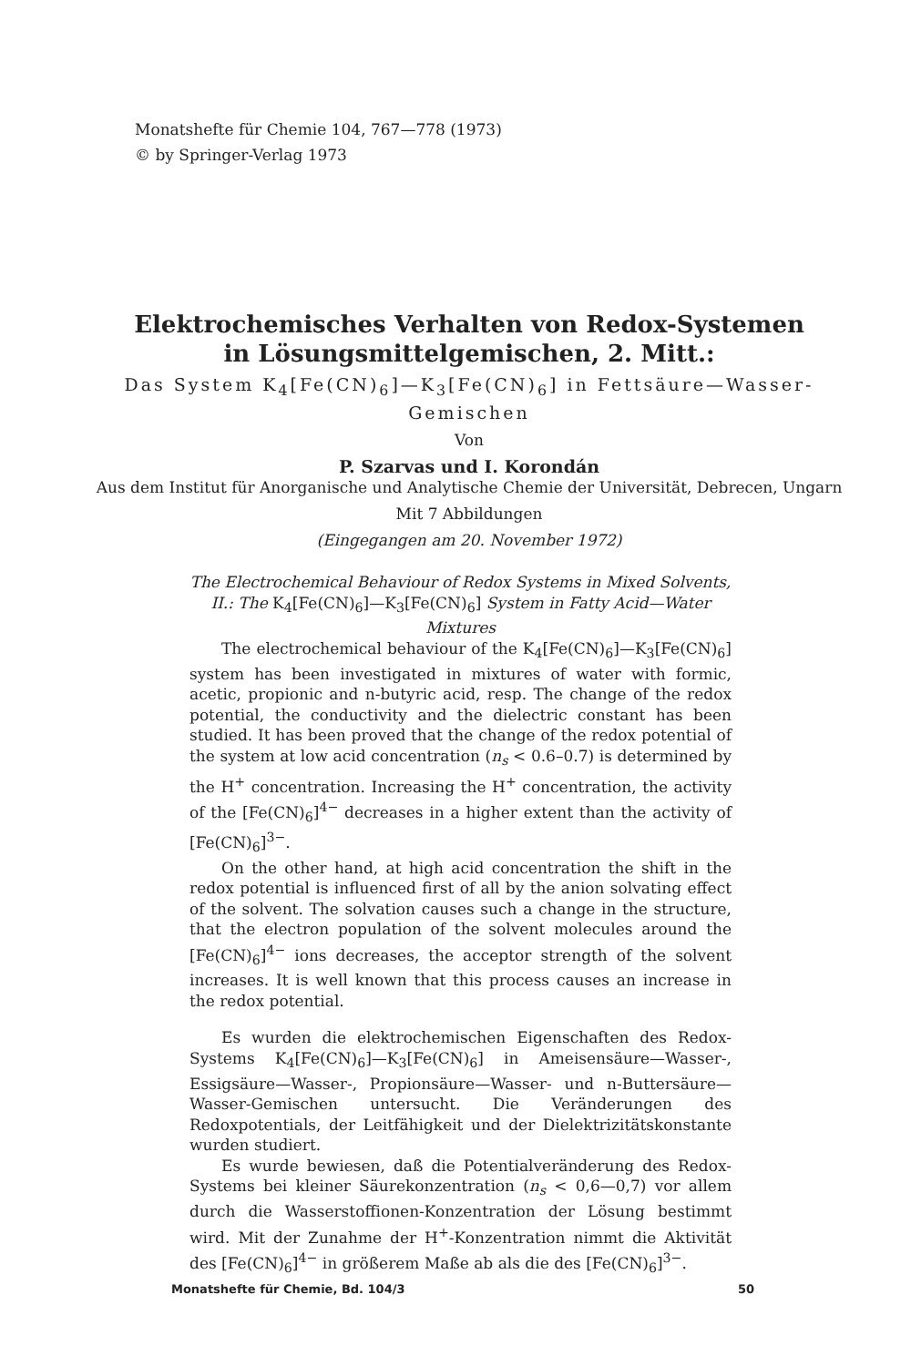Monatshefte für Chemie 104, 767—778 (1973)
© by Springer-Verlag 1973
Elektrochemisches Verhalten von Redox-Systemen
in Lösungsmittelgemischen, 2. Mitt.:
Das System K<sub>4</sub>[Fe(CN)<sub>6</sub>]—K<sub>3</sub>[Fe(CN)<sub>6</sub>] in Fettsäure—Wasser-Gemischen
Von
P. Szarvas und I. Korondán
Aus dem Institut für Anorganische und Analytische Chemie der Universität, Debrecen, Ungarn
Mit 7 Abbildungen
(Eingegangen am 20. November 1972)
The Electrochemical Behaviour of Redox Systems in Mixed Solvents, II.: The K<sub>4</sub>[Fe(CN)<sub>6</sub>]—K<sub>3</sub>[Fe(CN)<sub>6</sub>] System in Fatty Acid—Water Mixtures
The electrochemical behaviour of the K<sub>4</sub>[Fe(CN)<sub>6</sub>]—K<sub>3</sub>[Fe(CN)<sub>6</sub>] system has been investigated in mixtures of water with formic, acetic, propionic and n-butyric acid, resp. The change of the redox potential, the conductivity and the dielectric constant has been studied. It has been proved that the change of the redox potential of the system at low acid concentration (n<sub>s</sub> < 0.6–0.7) is determined by the H<sup>+</sup> concentration. Increasing the H<sup>+</sup> concentration, the activity of the [Fe(CN)<sub>6</sub>]<sup>4−</sup> decreases in a higher extent than the activity of [Fe(CN)<sub>6</sub>]<sup>3−</sup>.
On the other hand, at high acid concentration the shift in the redox potential is influenced first of all by the anion solvating effect of the solvent. The solvation causes such a change in the structure, that the electron population of the solvent molecules around the [Fe(CN)<sub>6</sub>]<sup>4−</sup> ions decreases, the acceptor strength of the solvent increases. It is well known that this process causes an increase in the redox potential.
Es wurden die elektrochemischen Eigenschaften des Redox-Systems K<sub>4</sub>[Fe(CN)<sub>6</sub>]—K<sub>3</sub>[Fe(CN)<sub>6</sub>] in Ameisensäure—Wasser-, Essigsäure—Wasser-, Propionsäure—Wasser- und n-Buttersäure—Wasser-Gemischen untersucht. Die Veränderungen des Redoxpotentials, der Leitfähigkeit und der Dielektrizitätskonstante wurden studiert.
Es wurde bewiesen, daß die Potentialveränderung des Redox-Systems bei kleiner Säurekonzentration (n<sub>s</sub> < 0,6—0,7) vor allem durch die Wasserstoffionen-Konzentration der Lösung bestimmt wird. Mit der Zunahme der H<sup>+</sup>-Konzentration nimmt die Aktivität des [Fe(CN)<sub>6</sub>]<sup>4−</sup> in größerem Maße ab als die des [Fe(CN)<sub>6</sub>]<sup>3−</sup>.
Monatshefte für Chemie, Bd. 104/3 50